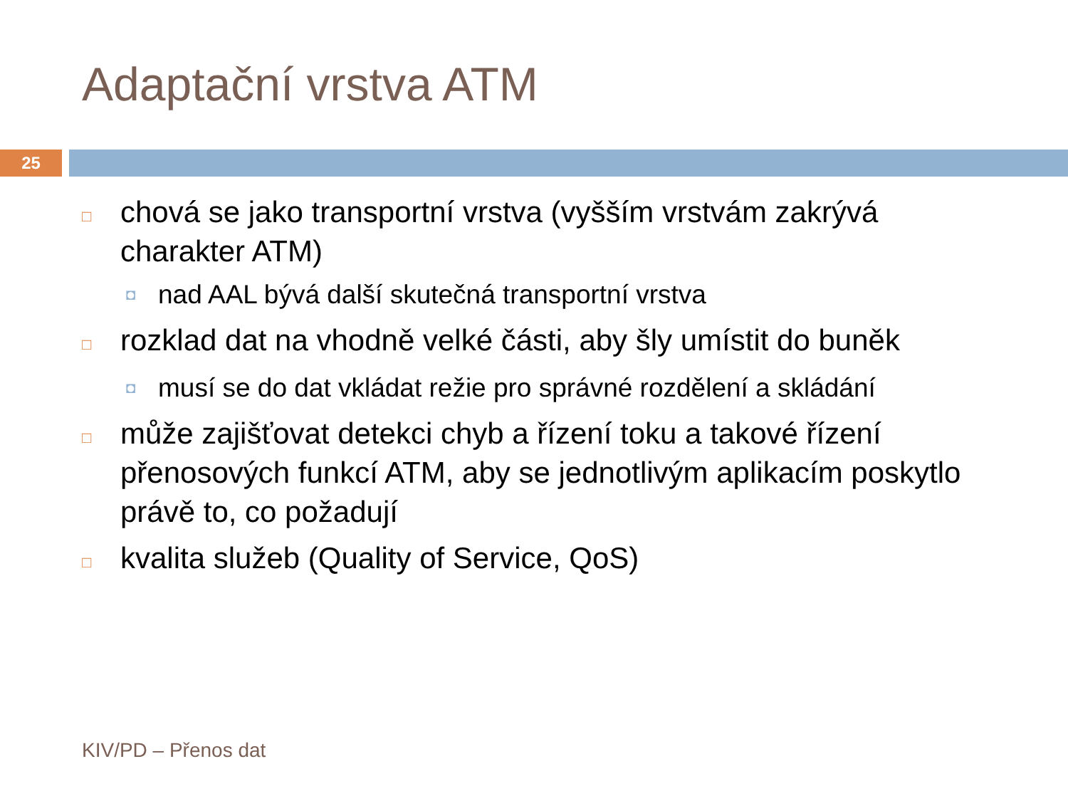Adaptační vrstva ATM
25
□ chová se jako transportní vrstva (vyšším vrstvám zakrývá charakter ATM)
◘ nad AAL bývá další skutečná transportní vrstva
□ rozklad dat na vhodně velké části, aby šly umístit do buněk
◘ musí se do dat vkládat režie pro správné rozdělení a skládání
□ může zajišťovat detekci chyb a řízení toku a takové řízení přenosových funkcí ATM, aby se jednotlivým aplikacím poskytlo právě to, co požadují
□ kvalita služeb (Quality of Service, QoS)
KIV/PD – Přenos dat